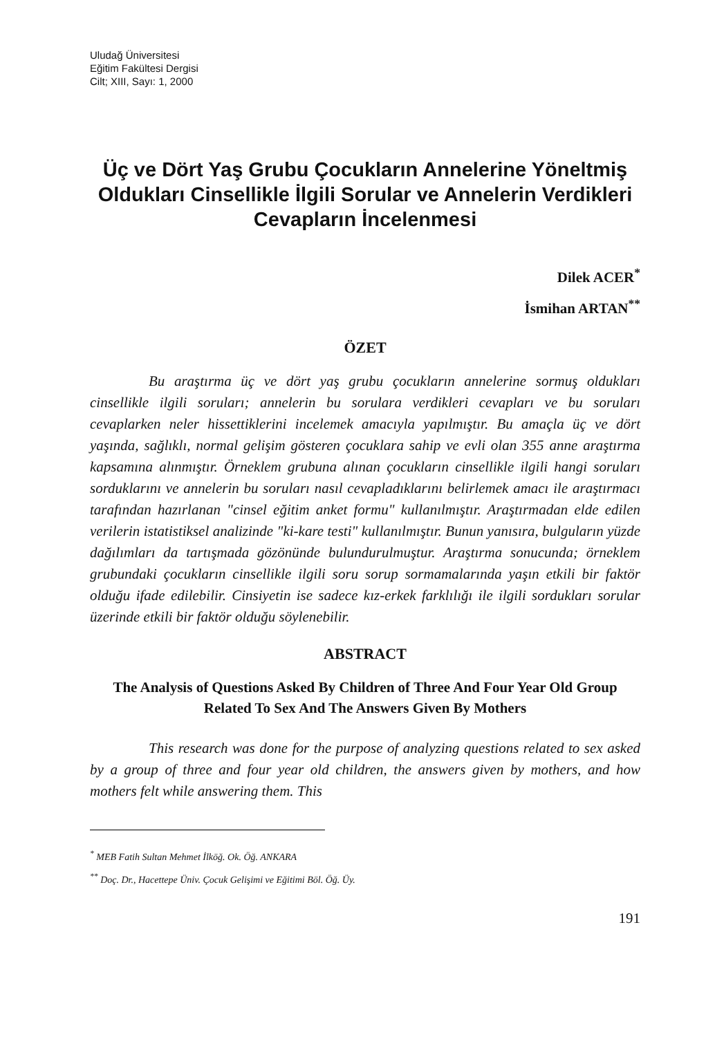Uludağ Üniversitesi
Eğitim Fakültesi Dergisi
Cilt; XIII, Sayı: 1, 2000
Üç ve Dört Yaş Grubu Çocukların Annelerine Yöneltmiş Oldukları Cinsellikle İlgili Sorular ve Annelerin Verdikleri Cevapların İncelenmesi
Dilek ACER<sup>*</sup>
İsmihan ARTAN<sup>**</sup>
ÖZET
Bu araştırma üç ve dört yaş grubu çocukların annelerine sormuş oldukları cinsellikle ilgili soruları; annelerin bu sorulara verdikleri cevapları ve bu soruları cevaplarken neler hissettiklerini incelemek amacıyla yapılmıştır. Bu amaçla üç ve dört yaşında, sağlıklı, normal gelişim gösteren çocuklara sahip ve evli olan 355 anne araştırma kapsamına alınmıştır. Örneklem grubuna alınan çocukların cinsellikle ilgili hangi soruları sorduklarını ve annelerin bu soruları nasıl cevapladıklarını belirlemek amacı ile araştırmacı tarafından hazırlanan "cinsel eğitim anket formu" kullanılmıştır. Araştırmadan elde edilen verilerin istatistiksel analizinde "ki-kare testi" kullanılmıştır. Bunun yanısıra, bulguların yüzde dağılımları da tartışmada gözönünde bulundurulmuştur. Araştırma sonucunda; örneklem grubundaki çocukların cinsellikle ilgili soru sorup sormamalarında yaşın etkili bir faktör olduğu ifade edilebilir. Cinsiyetin ise sadece kız-erkek farklılığı ile ilgili sordukları sorular üzerinde etkili bir faktör olduğu söylenebilir.
ABSTRACT
The Analysis of Questions Asked By Children of Three And Four Year Old Group Related To Sex And The Answers Given By Mothers
This research was done for the purpose of analyzing questions related to sex asked by a group of three and four year old children, the answers given by mothers, and how mothers felt while answering them. This
<sup>*</sup> MEB Fatih Sultan Mehmet İlköğ. Ok. Öğ. ANKARA
<sup>**</sup> Doç. Dr., Hacettepe Üniv. Çocuk Gelişimi ve Eğitimi Böl. Öğ. Üy.
191